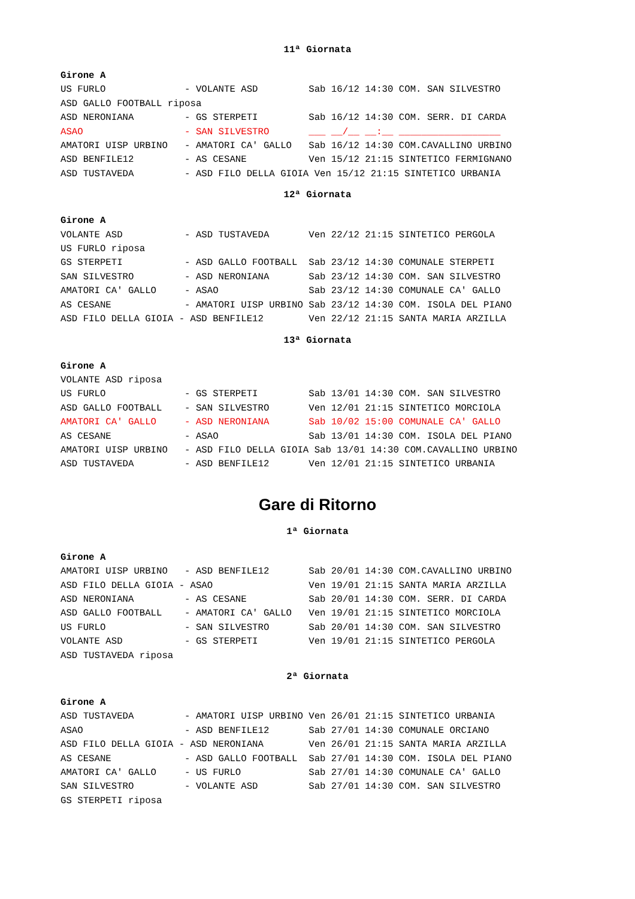11ª Giornata
Girone A
US FURLO              - VOLANTE ASD         Sab 16/12 14:30 COM. SAN SILVESTRO
ASD GALLO FOOTBALL riposa
ASD NERONIANA         - GS STERPETI         Sab 16/12 14:30 COM. SERR. DI CARDA
ASAO                  - SAN SILVESTRO       ___ __/__ __:__ __________________
AMATORI UISP URBINO   - AMATORI CA' GALLO   Sab 16/12 14:30 COM.CAVALLINO URBINO
ASD BENFILE12         - AS CESANE           Ven 15/12 21:15 SINTETICO FERMIGNANO
ASD TUSTAVEDA         - ASD FILO DELLA GIOIA Ven 15/12 21:15 SINTETICO URBANIA
12ª Giornata
Girone A
VOLANTE ASD           - ASD TUSTAVEDA       Ven 22/12 21:15 SINTETICO PERGOLA
US FURLO riposa
GS STERPETI           - ASD GALLO FOOTBALL  Sab 23/12 14:30 COMUNALE STERPETI
SAN SILVESTRO         - ASD NERONIANA       Sab 23/12 14:30 COM. SAN SILVESTRO
AMATORI CA' GALLO     - ASAO                Sab 23/12 14:30 COMUNALE CA' GALLO
AS CESANE             - AMATORI UISP URBINO Sab 23/12 14:30 COM. ISOLA DEL PIANO
ASD FILO DELLA GIOIA - ASD BENFILE12        Ven 22/12 21:15 SANTA MARIA ARZILLA
13ª Giornata
Girone A
VOLANTE ASD riposa
US FURLO              - GS STERPETI         Sab 13/01 14:30 COM. SAN SILVESTRO
ASD GALLO FOOTBALL    - SAN SILVESTRO       Ven 12/01 21:15 SINTETICO MORCIOLA
AMATORI CA' GALLO     - ASD NERONIANA       Sab 10/02 15:00 COMUNALE CA' GALLO
AS CESANE             - ASAO                Sab 13/01 14:30 COM. ISOLA DEL PIANO
AMATORI UISP URBINO   - ASD FILO DELLA GIOIA Sab 13/01 14:30 COM.CAVALLINO URBINO
ASD TUSTAVEDA         - ASD BENFILE12       Ven 12/01 21:15 SINTETICO URBANIA
Gare di Ritorno
1ª Giornata
Girone A
AMATORI UISP URBINO   - ASD BENFILE12       Sab 20/01 14:30 COM.CAVALLINO URBINO
ASD FILO DELLA GIOIA - ASAO                 Ven 19/01 21:15 SANTA MARIA ARZILLA
ASD NERONIANA         - AS CESANE           Sab 20/01 14:30 COM. SERR. DI CARDA
ASD GALLO FOOTBALL    - AMATORI CA' GALLO   Ven 19/01 21:15 SINTETICO MORCIOLA
US FURLO              - SAN SILVESTRO       Sab 20/01 14:30 COM. SAN SILVESTRO
VOLANTE ASD           - GS STERPETI         Ven 19/01 21:15 SINTETICO PERGOLA
ASD TUSTAVEDA riposa
2ª Giornata
Girone A
ASD TUSTAVEDA         - AMATORI UISP URBINO Ven 26/01 21:15 SINTETICO URBANIA
ASAO                  - ASD BENFILE12       Sab 27/01 14:30 COMUNALE ORCIANO
ASD FILO DELLA GIOIA - ASD NERONIANA        Ven 26/01 21:15 SANTA MARIA ARZILLA
AS CESANE             - ASD GALLO FOOTBALL  Sab 27/01 14:30 COM. ISOLA DEL PIANO
AMATORI CA' GALLO     - US FURLO            Sab 27/01 14:30 COMUNALE CA' GALLO
SAN SILVESTRO         - VOLANTE ASD         Sab 27/01 14:30 COM. SAN SILVESTRO
GS STERPETI riposa